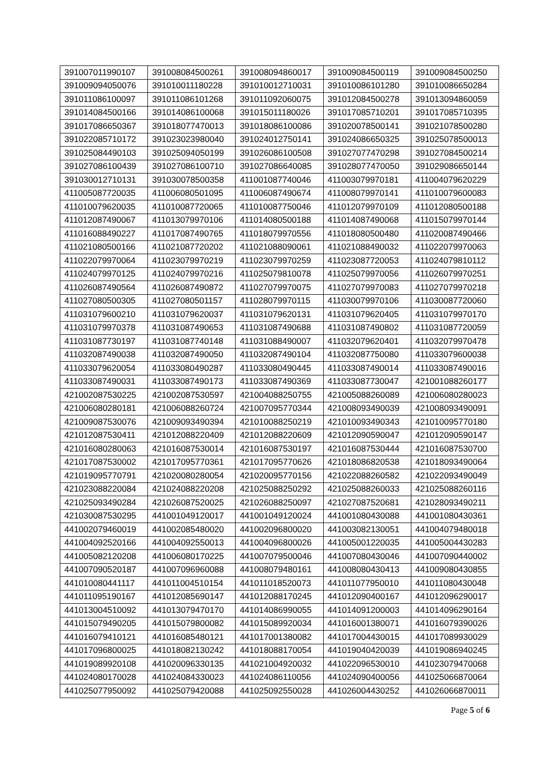| 391007011990107 | 391008084500261 | 391008094860017 | 391009084500119 | 391009084500250 |
| 391009094050076 | 391010011180228 | 391010012710031 | 391010086101280 | 391010086650284 |
| 391011086100097 | 391011086101268 | 391011092060075 | 391012084500278 | 391013094860059 |
| 391014084500166 | 391014086100068 | 391015011180026 | 391017085710201 | 391017085710395 |
| 391017086650367 | 391018077470013 | 391018086100086 | 391020078500141 | 391021078500280 |
| 391022085710172 | 391023023980040 | 391024012750141 | 391024086650325 | 391025078500013 |
| 391025084490103 | 391025094050199 | 391026086100508 | 391027077470298 | 391027084500214 |
| 391027086100439 | 391027086100710 | 391027086640085 | 391028077470050 | 391029086650144 |
| 391030012710131 | 391030078500358 | 411001087740046 | 411003079970181 | 411004079620229 |
| 411005087720035 | 411006080501095 | 411006087490674 | 411008079970141 | 411010079600083 |
| 411010079620035 | 411010087720065 | 411010087750046 | 411012079970109 | 411012080500188 |
| 411012087490067 | 411013079970106 | 411014080500188 | 411014087490068 | 411015079970144 |
| 411016088490227 | 411017087490765 | 411018079970556 | 411018080500480 | 411020087490466 |
| 411021080500166 | 411021087720202 | 411021088090061 | 411021088490032 | 411022079970063 |
| 411022079970064 | 411023079970219 | 411023079970259 | 411023087720053 | 411024079810112 |
| 411024079970125 | 411024079970216 | 411025079810078 | 411025079970056 | 411026079970251 |
| 411026087490564 | 411026087490872 | 411027079970075 | 411027079970083 | 411027079970218 |
| 411027080500305 | 411027080501157 | 411028079970115 | 411030079970106 | 411030087720060 |
| 411031079600210 | 411031079620037 | 411031079620131 | 411031079620405 | 411031079970170 |
| 411031079970378 | 411031087490653 | 411031087490688 | 411031087490802 | 411031087720059 |
| 411031087730197 | 411031087740148 | 411031088490007 | 411032079620401 | 411032079970478 |
| 411032087490038 | 411032087490050 | 411032087490104 | 411032087750080 | 411033079600038 |
| 411033079620054 | 411033080490287 | 411033080490445 | 411033087490014 | 411033087490016 |
| 411033087490031 | 411033087490173 | 411033087490369 | 411033087730047 | 421001088260177 |
| 421002087530225 | 421002087530597 | 421004088250755 | 421005088260089 | 421006080280023 |
| 421006080280181 | 421006088260724 | 421007095770344 | 421008093490039 | 421008093490091 |
| 421009087530076 | 421009093490394 | 421010088250219 | 421010093490343 | 421010095770180 |
| 421012087530411 | 421012088220409 | 421012088220609 | 421012090590047 | 421012090590147 |
| 421016080280063 | 421016087530014 | 421016087530197 | 421016087530444 | 421016087530700 |
| 421017087530002 | 421017095770361 | 421017095770626 | 421018086820538 | 421018093490064 |
| 421019095770791 | 421020080280054 | 421020095770156 | 421022088260582 | 421022093490049 |
| 421023088220084 | 421024088220208 | 421025088250292 | 421025088260033 | 421025088260116 |
| 421025093490284 | 421026087520025 | 421026088250097 | 421027087520681 | 421028093490211 |
| 421030087530295 | 441001049120017 | 441001049120024 | 441001080430088 | 441001080430361 |
| 441002079460019 | 441002085480020 | 441002096800020 | 441003082130051 | 441004079480018 |
| 441004092520166 | 441004092550013 | 441004096800026 | 441005001220035 | 441005004430283 |
| 441005082120208 | 441006080170225 | 441007079500046 | 441007080430046 | 441007090440002 |
| 441007090520187 | 441007096960088 | 441008079480161 | 441008080430413 | 441009080430855 |
| 441010080441117 | 441011004510154 | 441011018520073 | 441011077950010 | 441011080430048 |
| 441011095190167 | 441012085690147 | 441012088170245 | 441012090400167 | 441012096290017 |
| 441013004510092 | 441013079470170 | 441014086990055 | 441014091200003 | 441014096290164 |
| 441015079490205 | 441015079800082 | 441015089920034 | 441016001380071 | 441016079390026 |
| 441016079410121 | 441016085480121 | 441017001380082 | 441017004430015 | 441017089930029 |
| 441017096800025 | 441018082130242 | 441018088170054 | 441019040420039 | 441019086940245 |
| 441019089920108 | 441020096330135 | 441021004920032 | 441022096530010 | 441023079470068 |
| 441024080170028 | 441024084330023 | 441024086110056 | 441024090400056 | 441025066870064 |
| 441025077950092 | 441025079420088 | 441025092550028 | 441026004430252 | 441026066870011 |
Page 5 of 6